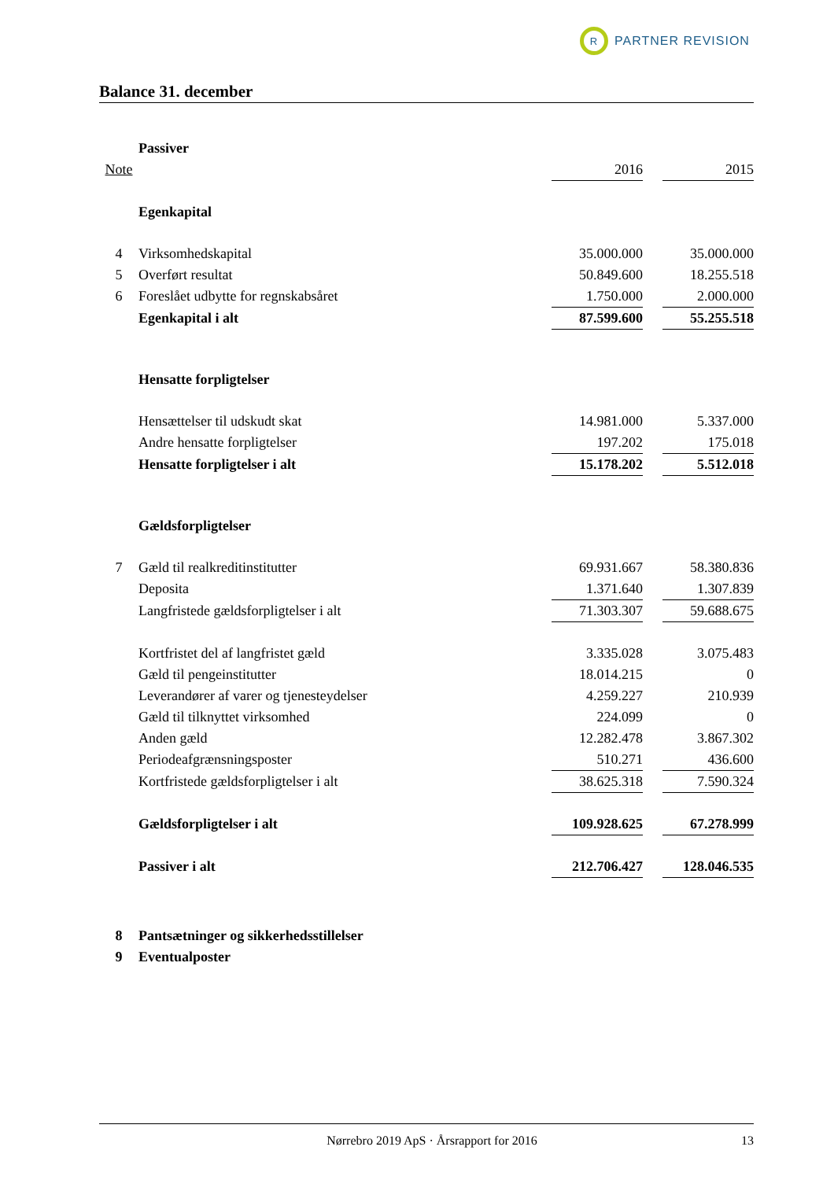R
PARTNER REVISION
Balance 31. december
| | Passiver | | | |
| Note | | 2016 | | 2015 |
| | Egenkapital | | | |
| 4 | Virksomhedskapital | 35.000.000 | | 35.000.000 |
| 5 | Overført resultat | 50.849.600 | | 18.255.518 |
| 6 | Foreslået udbytte for regnskabsåret | 1.750.000 | | 2.000.000 |
| | Egenkapital i alt | 87.599.600 | | 55.255.518 |
| | Hensatte forpligtelser | | | |
| | Hensættelser til udskudt skat | 14.981.000 | | 5.337.000 |
| | Andre hensatte forpligtelser | 197.202 | | 175.018 |
| | Hensatte forpligtelser i alt | 15.178.202 | | 5.512.018 |
| | Gældsforpligtelser | | | |
| 7 | Gæld til realkreditinstitutter | 69.931.667 | | 58.380.836 |
| | Deposita | 1.371.640 | | 1.307.839 |
| | Langfristede gældsforpligtelser i alt | 71.303.307 | | 59.688.675 |
| | Kortfristet del af langfristet gæld | 3.335.028 | | 3.075.483 |
| | Gæld til pengeinstitutter | 18.014.215 | | 0 |
| | Leverandører af varer og tjenesteydelser | 4.259.227 | | 210.939 |
| | Gæld til tilknyttet virksomhed | 224.099 | | 0 |
| | Anden gæld | 12.282.478 | | 3.867.302 |
| | Periodeafgrænsningsposter | 510.271 | | 436.600 |
| | Kortfristede gældsforpligtelser i alt | 38.625.318 | | 7.590.324 |
| | Gældsforpligtelser i alt | 109.928.625 | | 67.278.999 |
| | Passiver i alt | 212.706.427 | | 128.046.535 |
| 8 | Pantsætninger og sikkerhedsstillelser | | | |
| 9 | Eventualposter | | | |
Nørrebro 2019 ApS · Årsrapport for 2016 13